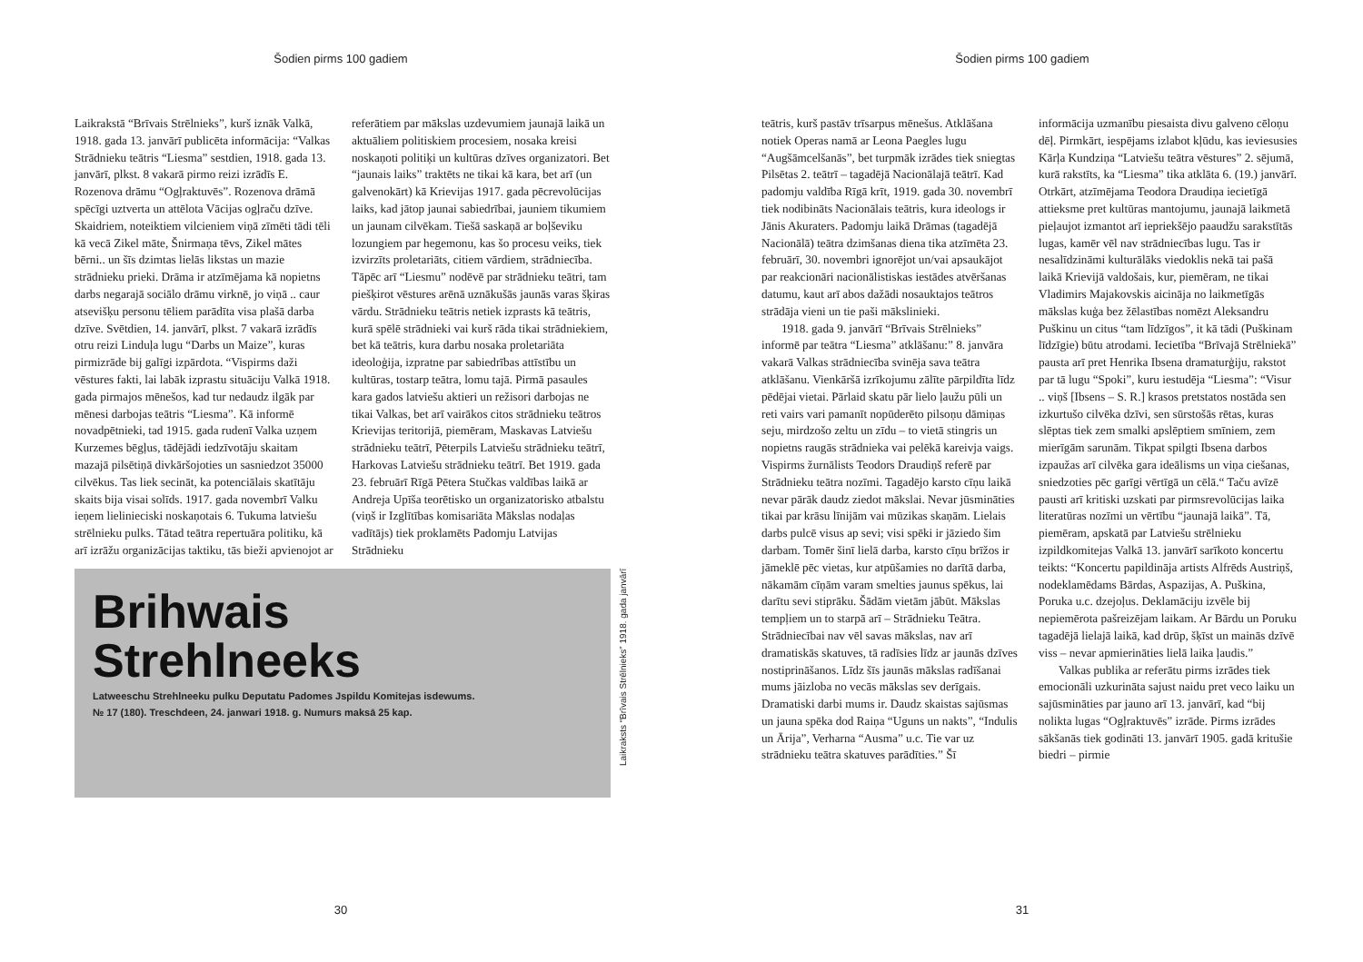Šodien pirms 100 gadiem
Laikrakstā “Brīvais Strēlnieks”, kurš iznāk Valkā, 1918. gada 13. janvārī publicēta informācija: “Valkas Strādnieku teātris “Liesma” sestdien, 1918. gada 13. janvārī, plkst. 8 vakarā pirmo reizi izrādīs E. Rozenova drāmu “Ogļraktuvēs”. Rozenova drāmā spēcīgi uztverta un attēlota Vācijas ogļraču dzīve. Skaidriem, noteiktiem vilcieniem viņā zīmēti tādi tēli kā vecā Zikel māte, Šnirmaņa tēvs, Zikel mātes bērni.. un šīs dzimtas lielās likstas un mazie strādnieku prieki. Drāma ir atzīmējama kā nopietns darbs negarajā sociālo drāmu virknē, jo viņā .. caur atsevišķu personu tēliem parādīta visa plašā darba dzīve. Svētdien, 14. janvārī, plkst. 7 vakarā izrādīs otru reizi Linduļa lugu “Darbs un Maize”, kuras pirmizrāde bij galīgi izpārdota. “Vispirms daži vēstures fakti, lai labāk izprastu situāciju Valkā 1918. gada pirmajos mēnešos, kad tur nedaudz ilgāk par mēnesi darbojas teātris “Liesma”. Kā informē novadpētnieki, tad 1915. gada rudenī Valka uzņem Kurzemes bēgļus, tādējādi iedzīvotāju skaitam mazajā pilsētiņā divkāršojoties un sasniedzot 35000 cilvēkus. Tas liek secināt, ka potenciālais skatītāju skaits bija visai solīds. 1917. gada novembrī Valku ieņem lielinieciski noskaņotais 6. Tukuma latviešu strēlnieku pulks. Tātad teātra repertuāra politiku, kā arī izrāžu organizācijas taktiku, tās bieži apvienojot ar
referātiem par mākslas uzdevumiem jaunajā laikā un aktuāliem politiskiem procesiem, nosaka kreisi noskaņoti politiķi un kultūras dzīves organizatori. Bet “jaunais laiks” traktēts ne tikai kā kara, bet arī (un galvenokārt) kā Krievijas 1917. gada pēcrevolūcijas laiks, kad jātop jaunai sabiedrībai, jauniem tikumiem un jaunam cilvēkam. Tiešā saskaņā ar boļševiku lozungiem par hegemonu, kas šo procesu veiks, tiek izvirzīts proletariāts, citiem vārdiem, strādniecība. Tāpēc arī “Liesmu” nodēvē par strādnieku teātri, tam piešķirot vēstures arēnā uznākušās jaunās varas šķiras vārdu. Strādnieku teātris netiek izprasts kā teātris, kurā spēlē strādnieki vai kurš rāda tikai strādniekiem, bet kā teātris, kura darbu nosaka proletariāta ideoloģija, izpratne par sabiedrības attīstību un kultūras, tostarp teātra, lomu tajā. Pirmā pasaules kara gados latviešu aktieri un režisori darbojas ne tikai Valkas, bet arī vairākos citos strādnieku teātros Krievijas teritorijā, piemēram, Maskavas Latviešu strādnieku teātrī, Pēterpils Latviešu strādnieku teātrī, Harkovas Latviešu strādnieku teātrī. Bet 1919. gada 23. februārī Rīgā Pētera Stučkas valdības laikā ar Andreja Upīša teorētisko un organizatorisko atbalstu (viņš ir Izglītības komisariāta Mākslas nodaļas vadītājs) tiek proklamēts Padomju Latvijas Strādnieku
Brihwais
Strehlneeks
Latweeschu Strehlneeku pulku Deputatu Padomes Jspildu Komitejas isdewums.
№ 17 (180). Treschdeen, 24. janwari 1918. g. Numurs maksā 25 kap.
Laikraksts “Brīvais Strēlnieks” 1918. gada janvārī
30
Šodien pirms 100 gadiem
teātris, kurš pastāv trīsarpus mēnešus. Atklāšana notiek Operas namā ar Leona Paegles lugu “Augšāmcelšanās”, bet turpmāk izrādes tiek sniegtas Pilsētas 2. teātrī – tagadējā Nacionālajā teātrī. Kad padomju valdība Rīgā krīt, 1919. gada 30. novembrī tiek nodibināts Nacionālais teātris, kura ideologs ir Jānis Akuraters. Padomju laikā Drāmas (tagadējā Nacionālā) teātra dzimšanas diena tika atzīmēta 23. februārī, 30. novembri ignorējot un/vai apsaukājot par reakcionāri nacionālistiskas iestādes atvēršanas datumu, kaut arī abos dažādi nosauktajos teātros strādāja vieni un tie paši mākslinieki.
1918. gada 9. janvārī “Brīvais Strēlnieks” informē par teātra “Liesma” atklāšanu:” 8. janvāra vakarā Valkas strādniecība svinēja sava teātra atklāšanu. Vienkāršā izrīkojumu zālīte pārpildīta līdz pēdējai vietai. Pārlaid skatu pār lielo ļaužu pūli un reti vairs vari pamanīt nopūderēto pilsoņu dāmiņas seju, mirdzošo zeltu un zīdu – to vietā stingris un nopietns raugās strādnieka vai pelēkā kareivja vaigs. Vispirms žurnālists Teodors Draudiņš referē par Strādnieku teātra nozīmi. Tagadējo karsto cīņu laikā nevar pārāk daudz ziedot mākslai. Nevar jūsmināties tikai par krāsu līnijām vai mūzikas skaņām. Lielais darbs pulcē visus ap sevi; visi spēki ir jāziedo šim darbam. Tomēr šinī lielā darba, karsto cīņu brīžos ir jāmeklē pēc vietas, kur atpūšamies no darītā darba, nākamām cīņām varam smelties jaunus spēkus, lai darītu sevi stiprāku. Šādām vietām jābūt. Mākslas tempļiem un to starpā arī – Strādnieku Teātra. Strādniecībai nav vēl savas mākslas, nav arī dramatiskās skatuves, tā radīsies līdz ar jaunās dzīves nostiprināšanos. Līdz šīs jaunās mākslas radīšanai mums jāizloba no vecās mākslas sev derīgais. Dramatiski darbi mums ir. Daudz skaistas sajūsmas un jauna spēka dod Raiņa “Uguns un nakts”, “Indulis un Ārija”, Verharna “Ausma” u.c. Tie var uz strādnieku teātra skatuves parādīties.” Šī
informācija uzmanību piesaista divu galveno cēloņu dēļ. Pirmkārt, iespējams izlabot kļūdu, kas ieviesusies Kārļa Kundziņa “Latviešu teātra vēstures” 2. sējumā, kurā rakstīts, ka “Liesma” tika atklāta 6. (19.) janvārī. Otrkārt, atzīmējama Teodora Draudiņa iecietīgā attieksme pret kultūras mantojumu, jaunajā laikmetā pieļaujot izmantot arī iepriekšējo paaudžu sarakstītās lugas, kamēr vēl nav strādniecības lugu. Tas ir nesalīdzināmi kulturālāks viedoklis nekā tai pašā laikā Krievijā valdošais, kur, piemēram, ne tikai Vladimirs Majakovskis aicināja no laikmetīgās mākslas kuģa bez žēlastības nomēzt Aleksandru Puškinu un citus “tam līdzīgos”, it kā tādi (Puškinam līdzīgie) būtu atrodami. Iecietība “Brīvajā Strēlniekā” pausta arī pret Henrika Ibsena dramaturģiju, rakstot par tā lugu “Spoki”, kuru iestudēja “Liesma”: “Visur .. viņš [Ibsens – S. R.] krasos pretstatos nostāda sen izkurtušo cilvēka dzīvi, sen sūrstošās rētas, kuras slēptas tiek zem smalki apslēptiem smīniem, zem mierīgām sarunām. Tikpat spilgti Ibsena darbos izpaužas arī cilvēka gara ideālisms un viņa ciešanas, sniedzoties pēc garīgi vērtīgā un cēlā.“ Taču avīzē pausti arī kritiski uzskati par pirmsrevolūcijas laika literatūras nozīmi un vērtību “jaunajā laikā”. Tā, piemēram, apskatā par Latviešu strēlnieku izpildkomitejas Valkā 13. janvārī sarīkoto koncertu teikts: “Koncertu papildināja artists Alfrēds Austriņš, nodeklamēdams Bārdas, Aspazijas, A. Puškina, Poruka u.c. dzejoļus. Deklamāciju izvēle bij nepiemērota pašreizējam laikam. Ar Bārdu un Poruku tagadējā lielajā laikā, kad drūp, šķīst un mainās dzīvē viss – nevar apmierināties lielā laika ļaudis.”
Valkas publika ar referātu pirms izrādes tiek emocionāli uzkurināta sajust naidu pret veco laiku un sajūsmināties par jauno arī 13. janvārī, kad “bij nolikta lugas “Ogļraktuvēs” izrāde. Pirms izrādes sākšanās tiek godināti 13. janvārī 1905. gadā kritušie biedri – pirmie
31